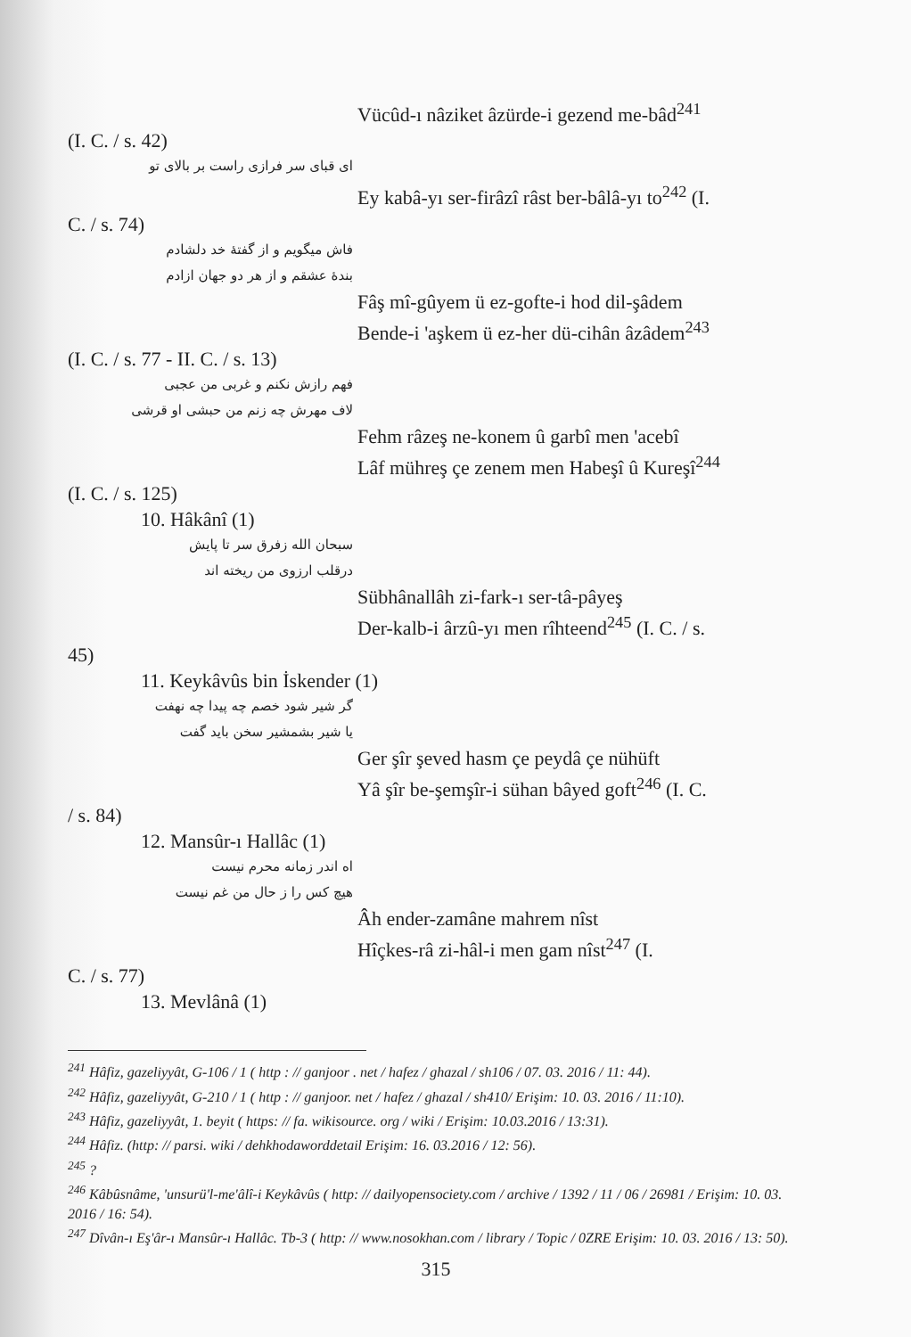Vücûd-ı nâziket âzürde-i gezend me-bâd<sup>241</sup>
(I. C. / s. 42)
ای قبای سر فرازی راست بر بالای تو
Ey kabâ-yı ser-firâzî râst ber-bâlâ-yı to<sup>242</sup> (I.
C. / s. 74)
فاش میگویم و از گفتهٔ خد دلشادم
بندهٔ عشقم و از هر دو جهان ازادم
Fâş mî-gûyem ü ez-gofte-i hod dil-şâdem
Bende-i 'aşkem ü ez-her dü-cihân âzâdem<sup>243</sup>
(I. C. / s. 77 - II. C. / s. 13)
فهم رازش نکنم و غربی من عجبی
لاف مهرش چه زنم من حبشی او قرشی
Fehm râzeş ne-konem û garbî men 'acebî
Lâf mühreş çe zenem men Habeşî û Kureşî<sup>244</sup>
(I. C. / s. 125)
10. Hâkânî (1)
سبحان الله زفرق سر تا پایش
درقلب ارزوی من ریخته اند
Sübhânallâh zi-fark-ı ser-tâ-pâyeş
Der-kalb-i ârzû-yı men rîhteend<sup>245</sup> (I. C. / s.
45)
11. Keykâvûs bin İskender (1)
گر شیر شود خصم چه پیدا چه نهفت
یا شیر بشمشیر سخن باید گفت
Ger şîr şeved hasm çe peydâ çe nühüft
Yâ şîr be-şemşîr-i sühan bâyed goft<sup>246</sup> (I. C.
/ s. 84)
12. Mansûr-ı Hallâc (1)
اه اندر زمانه محرم نیست
هیچ کس را ز حال من غم نیست
Âh ender-zamâne mahrem nîst
Hîçkes-râ zi-hâl-i men gam nîst<sup>247</sup> (I.
C. / s. 77)
13. Mevlânâ (1)
<sup>241</sup> Hâfiz, gazeliyyât, G-106 / 1 ( http : // ganjoor . net / hafez / ghazal / sh106 / 07. 03. 2016 / 11: 44).
<sup>242</sup> Hâfiz, gazeliyyât, G-210 / 1 ( http : // ganjoor. net / hafez / ghazal / sh410/ Erişim: 10. 03. 2016 / 11:10).
<sup>243</sup> Hâfiz, gazeliyyât, 1. beyit ( https: // fa. wikisource. org / wiki / Erişim: 10.03.2016 / 13:31).
<sup>244</sup> Hâfiz. (http: // parsi. wiki / dehkhodaworddetail Erişim: 16. 03.2016 / 12: 56).
<sup>245</sup> ?
<sup>246</sup> Kâbûsnâme, 'unsurü'l-me'âlî-i Keykâvûs ( http: // dailyopensociety.com / archive / 1392 / 11 / 06 / 26981 / Erişim: 10. 03. 2016 / 16: 54).
<sup>247</sup> Dîvân-ı Eş'âr-ı Mansûr-ı Hallâc. Tb-3 ( http: // www.nosokhan.com / library / Topic / 0ZRE Erişim: 10. 03. 2016 / 13: 50).
315